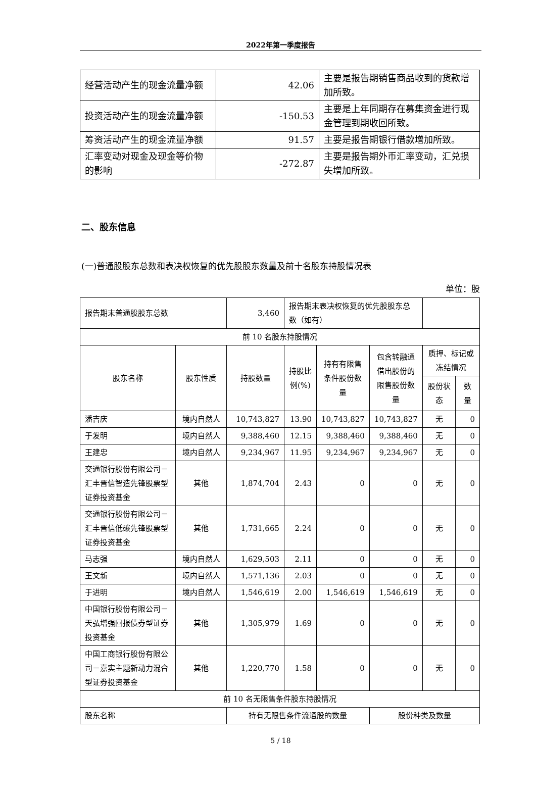2022年第一季度报告
| 经营活动产生的现金流量净额 | 42.06 | 主要是报告期销售商品收到的货款增加所致。 |
| 投资活动产生的现金流量净额 | -150.53 | 主要是上年同期存在募集资金进行现金管理到期收回所致。 |
| 筹资活动产生的现金流量净额 | 91.57 | 主要是报告期银行借款增加所致。 |
| 汇率变动对现金及现金等价物的影响 | -272.87 | 主要是报告期外币汇率变动，汇兑损失增加所致。 |
二、股东信息
(一)普通股股东总数和表决权恢复的优先股股东数量及前十名股东持股情况表
单位：股
| 报告期末普通股股东总数 | | 3,460 | 报告期末表决权恢复的优先股股东总数（如有） | | | | |
| 前 10 名股东持股情况 | | | | | | | |
| 股东名称 | 股东性质 | 持股数量 | 持股比例(%) | 持有有限售条件股份数量 | 包含转融通借出股份的限售股份数量 | 质押、标记或冻结情况 | |
| | | | | | | 股份状态 | 数量 |
| 潘吉庆 | 境内自然人 | 10,743,827 | 13.90 | 10,743,827 | 10,743,827 | 无 | 0 |
| 于发明 | 境内自然人 | 9,388,460 | 12.15 | 9,388,460 | 9,388,460 | 无 | 0 |
| 王建忠 | 境内自然人 | 9,234,967 | 11.95 | 9,234,967 | 9,234,967 | 无 | 0 |
| 交通银行股份有限公司－汇丰晋信智造先锋股票型证券投资基金 | 其他 | 1,874,704 | 2.43 | 0 | 0 | 无 | 0 |
| 交通银行股份有限公司－汇丰晋信低碳先锋股票型证券投资基金 | 其他 | 1,731,665 | 2.24 | 0 | 0 | 无 | 0 |
| 马志强 | 境内自然人 | 1,629,503 | 2.11 | 0 | 0 | 无 | 0 |
| 王文新 | 境内自然人 | 1,571,136 | 2.03 | 0 | 0 | 无 | 0 |
| 于进明 | 境内自然人 | 1,546,619 | 2.00 | 1,546,619 | 1,546,619 | 无 | 0 |
| 中国银行股份有限公司－天弘增强回报债券型证券投资基金 | 其他 | 1,305,979 | 1.69 | 0 | 0 | 无 | 0 |
| 中国工商银行股份有限公司－嘉实主题新动力混合型证券投资基金 | 其他 | 1,220,770 | 1.58 | 0 | 0 | 无 | 0 |
| 前 10 名无限售条件股东持股情况 | | | | | | | |
| 股东名称 | | 持有无限售条件流通股的数量 | | | 股份种类及数量 | | |
5 / 18